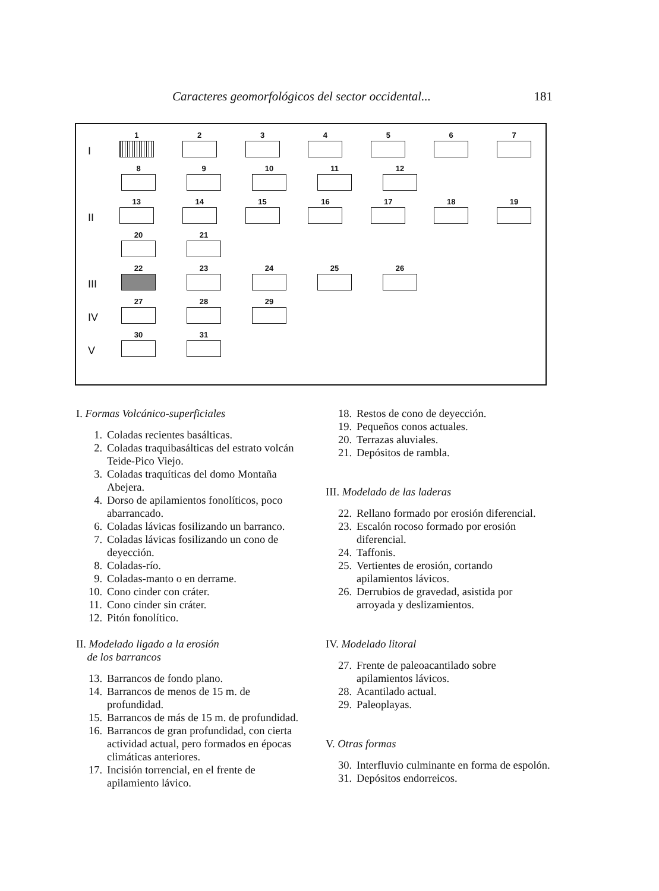Caracteres geomorfológicos del sector occidental... 181
I
1
2
3
4
5
6
7
8
9
10
11
12
II
13
14
15
16
17
18
19
20
21
III
22
23
24
25
26
IV
27
28
29
V
30
31
I. Formas Volcánico-superficiales
1. Coladas recientes basálticas.
2. Coladas traquibasálticas del estrato volcán Teide-Pico Viejo.
3. Coladas traquíticas del domo Montaña Abejera.
4. Dorso de apilamientos fonolíticos, poco abarrancado.
6. Coladas lávicas fosilizando un barranco.
7. Coladas lávicas fosilizando un cono de deyección.
8. Coladas-río.
9. Coladas-manto o en derrame.
10. Cono cinder con cráter.
11. Cono cinder sin cráter.
12. Pitón fonolítico.
II. Modelado ligado a la erosión
de los barrancos
13. Barrancos de fondo plano.
14. Barrancos de menos de 15 m. de profundidad.
15. Barrancos de más de 15 m. de profundidad.
16. Barrancos de gran profundidad, con cierta actividad actual, pero formados en épocas climáticas anteriores.
17. Incisión torrencial, en el frente de apilamiento lávico.
18. Restos de cono de deyección.
19. Pequeños conos actuales.
20. Terrazas aluviales.
21. Depósitos de rambla.
III. Modelado de las laderas
22. Rellano formado por erosión diferencial.
23. Escalón rocoso formado por erosión diferencial.
24. Taffonis.
25. Vertientes de erosión, cortando apilamientos lávicos.
26. Derrubios de gravedad, asistida por arroyada y deslizamientos.
IV. Modelado litoral
27. Frente de paleoacantilado sobre apilamientos lávicos.
28. Acantilado actual.
29. Paleoplayas.
V. Otras formas
30. Interfluvio culminante en forma de espolón.
31. Depósitos endorreicos.